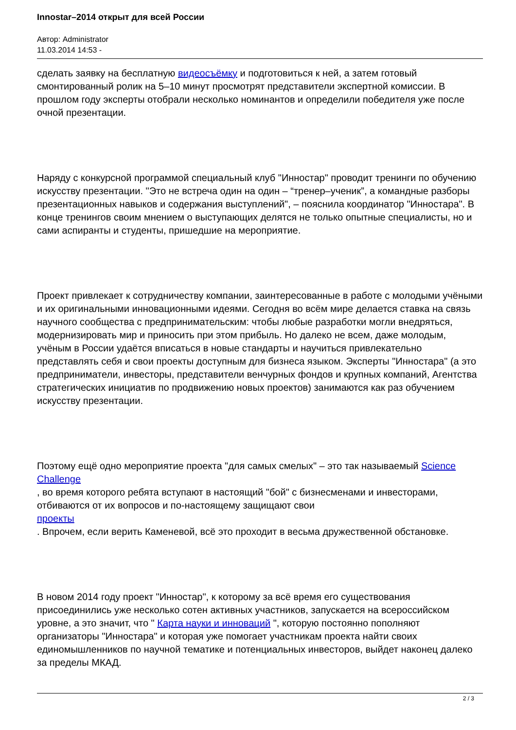Innostar–2014 открыт для всей России
Автор: Administrator
11.03.2014 14:53 -
сделать заявку на бесплатную видеосъёмку и подготовиться к ней, а затем готовый смонтированный ролик на 5–10 минут просмотрят представители экспертной комиссии. В прошлом году эксперты отобрали несколько номинантов и определили победителя уже после очной презентации.
Наряду с конкурсной программой специальный клуб "Инностар" проводит тренинги по обучению искусству презентации. "Это не встреча один на один – “тренер–ученик”, а командные разборы презентационных навыков и содержания выступлений", – пояснила координатор "Инностара". В конце тренингов своим мнением о выступающих делятся не только опытные специалисты, но и сами аспиранты и студенты, пришедшие на мероприятие.
Проект привлекает к сотрудничеству компании, заинтересованные в работе с молодыми учёными и их оригинальными инновационными идеями. Сегодня во всём мире делается ставка на связь научного сообщества с предпринимательским: чтобы любые разработки могли внедряться, модернизировать мир и приносить при этом прибыль. Но далеко не всем, даже молодым, учёным в России удаётся вписаться в новые стандарты и научиться привлекательно представлять себя и свои проекты доступным для бизнеса языком. Эксперты "Инностара" (а это предприниматели, инвесторы, представители венчурных фондов и крупных компаний, Агентства стратегических инициатив по продвижению новых проектов) занимаются как раз обучением искусству презентации.
Поэтому ещё одно мероприятие проекта "для самых смелых" – это так называемый Science Challenge
, во время которого ребята вступают в настоящий "бой" с бизнесменами и инвесторами, отбиваются от их вопросов и по-настоящему защищают свои
проекты
. Впрочем, если верить Каменевой, всё это проходит в весьма дружественной обстановке.
В новом 2014 году проект "Инностар", к которому за всё время его существования присоединились уже несколько сотен активных участников, запускается на всероссийском уровне, а это значит, что " Карта науки и инноваций ", которую постоянно пополняют организаторы "Инностара" и которая уже помогает участникам проекта найти своих единомышленников по научной тематике и потенциальных инвесторов, выйдет наконец далеко за пределы МКАД.
2 / 3